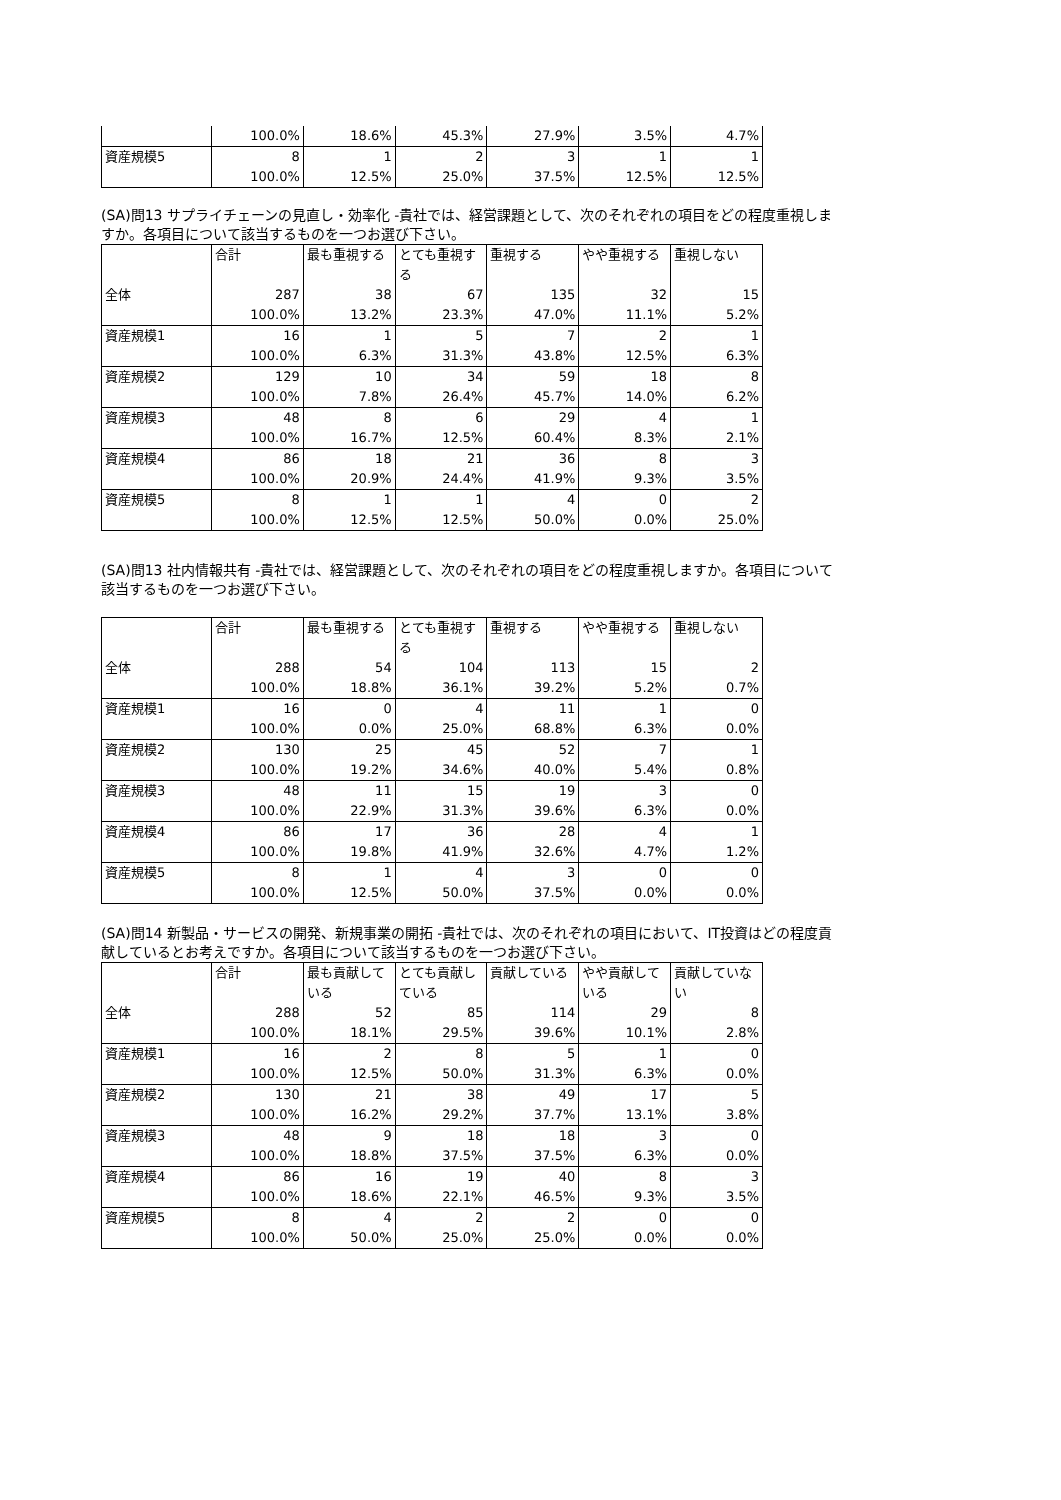| | 100.0% | 18.6% | 45.3% | 27.9% | 3.5% | 4.7% |
| 資産規模5 | 8 | 1 | 2 | 3 | 1 | 1 |
| | 100.0% | 12.5% | 25.0% | 37.5% | 12.5% | 12.5% |
(SA)問13 サプライチェーンの見直し・効率化 -貴社では、経営課題として、次のそれぞれの項目をどの程度重視しますか。各項目について該当するものを一つお選び下さい。
| | 合計 | 最も重視する | とても重視する | 重視する | やや重視する | 重視しない |
| --- | --- | --- | --- | --- | --- | --- |
| 全体 | 287 | 38 | 67 | 135 | 32 | 15 |
| | 100.0% | 13.2% | 23.3% | 47.0% | 11.1% | 5.2% |
| 資産規模1 | 16 | 1 | 5 | 7 | 2 | 1 |
| | 100.0% | 6.3% | 31.3% | 43.8% | 12.5% | 6.3% |
| 資産規模2 | 129 | 10 | 34 | 59 | 18 | 8 |
| | 100.0% | 7.8% | 26.4% | 45.7% | 14.0% | 6.2% |
| 資産規模3 | 48 | 8 | 6 | 29 | 4 | 1 |
| | 100.0% | 16.7% | 12.5% | 60.4% | 8.3% | 2.1% |
| 資産規模4 | 86 | 18 | 21 | 36 | 8 | 3 |
| | 100.0% | 20.9% | 24.4% | 41.9% | 9.3% | 3.5% |
| 資産規模5 | 8 | 1 | 1 | 4 | 0 | 2 |
| | 100.0% | 12.5% | 12.5% | 50.0% | 0.0% | 25.0% |
(SA)問13 社内情報共有 -貴社では、経営課題として、次のそれぞれの項目をどの程度重視しますか。各項目について該当するものを一つお選び下さい。
| | 合計 | 最も重視する | とても重視する | 重視する | やや重視する | 重視しない |
| --- | --- | --- | --- | --- | --- | --- |
| 全体 | 288 | 54 | 104 | 113 | 15 | 2 |
| | 100.0% | 18.8% | 36.1% | 39.2% | 5.2% | 0.7% |
| 資産規模1 | 16 | 0 | 4 | 11 | 1 | 0 |
| | 100.0% | 0.0% | 25.0% | 68.8% | 6.3% | 0.0% |
| 資産規模2 | 130 | 25 | 45 | 52 | 7 | 1 |
| | 100.0% | 19.2% | 34.6% | 40.0% | 5.4% | 0.8% |
| 資産規模3 | 48 | 11 | 15 | 19 | 3 | 0 |
| | 100.0% | 22.9% | 31.3% | 39.6% | 6.3% | 0.0% |
| 資産規模4 | 86 | 17 | 36 | 28 | 4 | 1 |
| | 100.0% | 19.8% | 41.9% | 32.6% | 4.7% | 1.2% |
| 資産規模5 | 8 | 1 | 4 | 3 | 0 | 0 |
| | 100.0% | 12.5% | 50.0% | 37.5% | 0.0% | 0.0% |
(SA)問14 新製品・サービスの開発、新規事業の開拓 -貴社では、次のそれぞれの項目において、IT投資はどの程度貢献しているとお考えですか。各項目について該当するものを一つお選び下さい。
| | 合計 | 最も貢献している | とても貢献している | 貢献している | やや貢献している | 貢献していない |
| --- | --- | --- | --- | --- | --- | --- |
| 全体 | 288 | 52 | 85 | 114 | 29 | 8 |
| | 100.0% | 18.1% | 29.5% | 39.6% | 10.1% | 2.8% |
| 資産規模1 | 16 | 2 | 8 | 5 | 1 | 0 |
| | 100.0% | 12.5% | 50.0% | 31.3% | 6.3% | 0.0% |
| 資産規模2 | 130 | 21 | 38 | 49 | 17 | 5 |
| | 100.0% | 16.2% | 29.2% | 37.7% | 13.1% | 3.8% |
| 資産規模3 | 48 | 9 | 18 | 18 | 3 | 0 |
| | 100.0% | 18.8% | 37.5% | 37.5% | 6.3% | 0.0% |
| 資産規模4 | 86 | 16 | 19 | 40 | 8 | 3 |
| | 100.0% | 18.6% | 22.1% | 46.5% | 9.3% | 3.5% |
| 資産規模5 | 8 | 4 | 2 | 2 | 0 | 0 |
| | 100.0% | 50.0% | 25.0% | 25.0% | 0.0% | 0.0% |